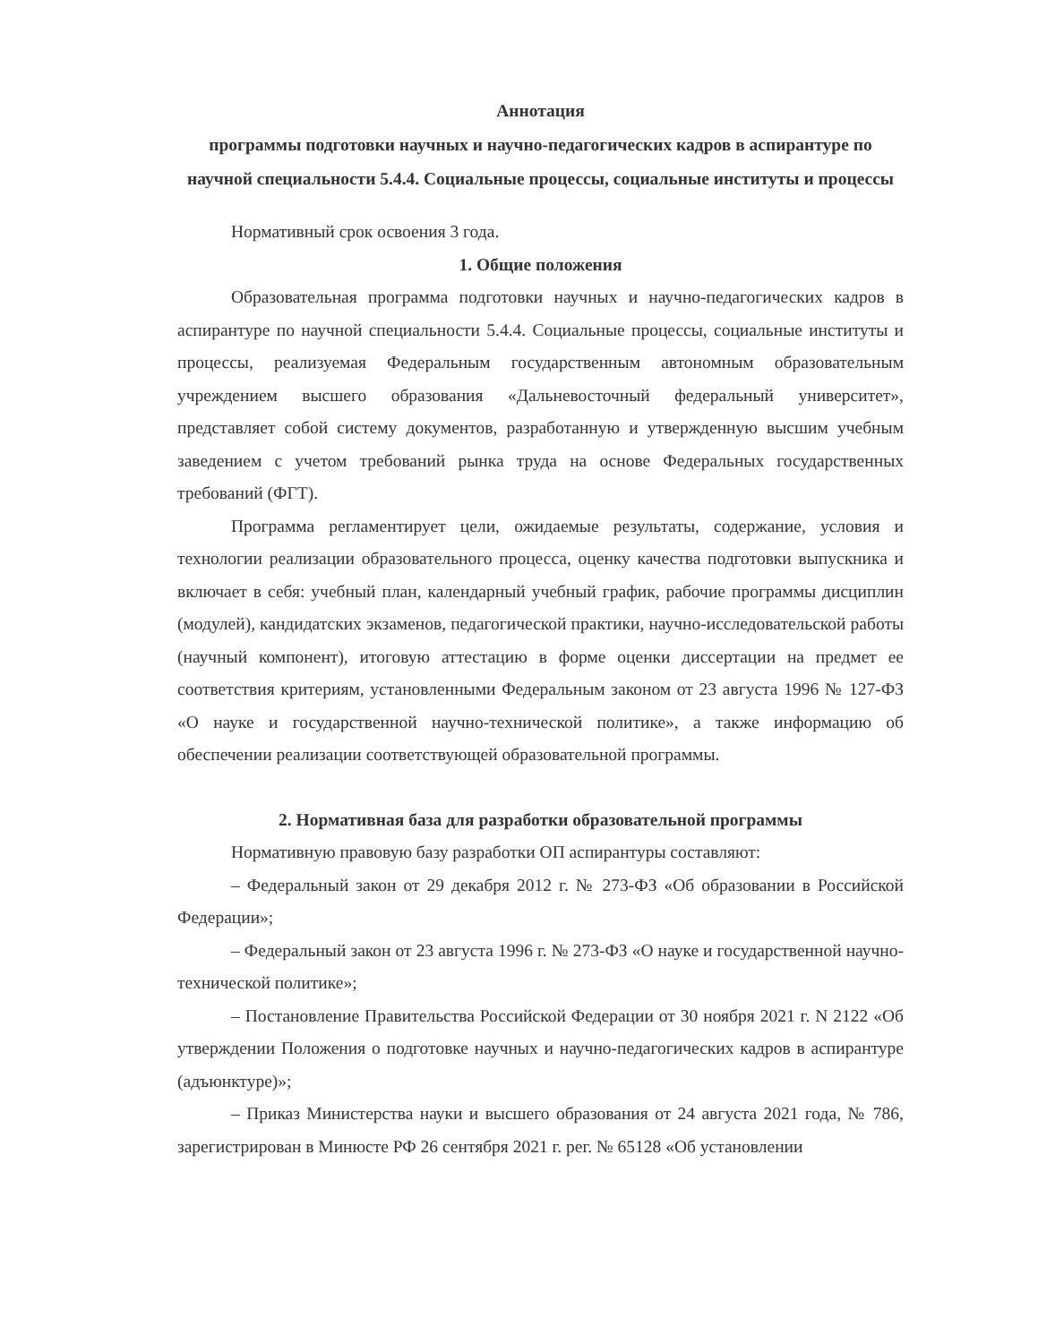Аннотация
программы подготовки научных и научно-педагогических кадров в аспирантуре по научной специальности 5.4.4. Социальные процессы, социальные институты и процессы
Нормативный срок освоения 3 года.
1. Общие положения
Образовательная программа подготовки научных и научно-педагогических кадров в аспирантуре по научной специальности 5.4.4. Социальные процессы, социальные институты и процессы, реализуемая Федеральным государственным автономным образовательным учреждением высшего образования «Дальневосточный федеральный университет», представляет собой систему документов, разработанную и утвержденную высшим учебным заведением с учетом требований рынка труда на основе Федеральных государственных требований (ФГТ).
Программа регламентирует цели, ожидаемые результаты, содержание, условия и технологии реализации образовательного процесса, оценку качества подготовки выпускника и включает в себя: учебный план, календарный учебный график, рабочие программы дисциплин (модулей), кандидатских экзаменов, педагогической практики, научно-исследовательской работы (научный компонент), итоговую аттестацию в форме оценки диссертации на предмет ее соответствия критериям, установленными Федеральным законом от 23 августа 1996 № 127-ФЗ «О науке и государственной научно-технической политике», а также информацию об обеспечении реализации соответствующей образовательной программы.
2. Нормативная база для разработки образовательной программы
Нормативную правовую базу разработки ОП аспирантуры составляют:
– Федеральный закон от 29 декабря 2012 г. № 273-ФЗ «Об образовании в Российской Федерации»;
– Федеральный закон от 23 августа 1996 г. № 273-ФЗ «О науке и государственной научно-технической политике»;
– Постановление Правительства Российской Федерации от 30 ноября 2021 г. N 2122 «Об утверждении Положения о подготовке научных и научно-педагогических кадров в аспирантуре (адъюнктуре)»;
– Приказ Министерства науки и высшего образования от 24 августа 2021 года, № 786, зарегистрирован в Минюсте РФ 26 сентября 2021 г. рег. № 65128 «Об установлении